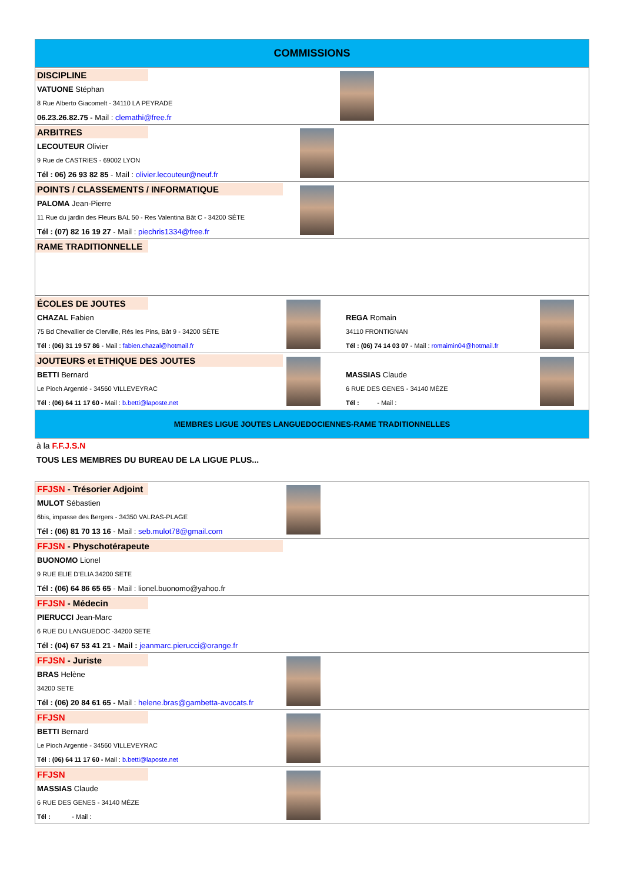| COMMISSIONS | | |
| DISCIPLINE | | |
| VATUONE Stéphan | | |
| 8 Rue Alberto Giacomelt - 34110 LA PEYRADE | | |
| 06.23.26.82.75 - Mail : clemathi@free.fr | | |
| ARBITRES | | |
| LECOUTEUR Olivier | | |
| 9 Rue de CASTRIES - 69002 LYON | | |
| Tél : 06) 26 93 82 85 - Mail : olivier.lecouteur@neuf.fr | | |
| POINTS / CLASSEMENTS / INFORMATIQUE | | |
| PALOMA Jean-Pierre | | |
| 11 Rue du jardin des Fleurs BAL 50 - Res Valentina Bât C - 34200 SÈTE | | |
| Tél : (07) 82 16 19 27 - Mail : piechris1334@free.fr | | |
| RAME TRADITIONNELLE | | |
| ÉCOLES DE JOUTES | | | |
| CHAZAL Fabien | | REGA Romain | |
| 75 Bd Chevallier de Clerville, Rés les Pins, Bât 9 - 34200 SÈTE | | 34110 FRONTIGNAN | |
| Tél : (06) 31 19 57 86 - Mail : fabien.chazal@hotmail.fr | | Tél : (06) 74 14 03 07 - Mail : romaimin04@hotmail.fr | |
| JOUTEURS et ETHIQUE DES JOUTES | | | |
| BETTI Bernard | | MASSIAS Claude | |
| Le Pioch Argentié - 34560 VILLEVEYRAC | | 6 RUE DES GENES - 34140 MÈZE | |
| Tél : (06) 64 11 17 60 - Mail : b.betti@laposte.net | | Tél : - Mail : | |
| MEMBRES LIGUE JOUTES LANGUEDOCIENNES-RAME TRADITIONNELLES | | | |
à la F.F.J.S.N
TOUS LES MEMBRES DU BUREAU DE LA LIGUE PLUS...
| FFJSN - Trésorier Adjoint | |
| MULOT Sébastien | |
| 6bis, impasse des Bergers - 34350 VALRAS-PLAGE | |
| Tél : (06) 81 70 13 16 - Mail : seb.mulot78@gmail.com | |
| FFJSN - Physchotérapeute | |
| BUONOMO Lionel | |
| 9 RUE ELIE D'ELIA 34200 SETE | |
| Tél : (06) 64 86 65 65 - Mail : lionel.buonomo@yahoo.fr | |
| FFJSN - Médecin | |
| PIERUCCI Jean-Marc | |
| 6 RUE DU LANGUEDOC -34200 SETE | |
| Tél : (04) 67 53 41 21 - Mail : jeanmarc.pierucci@orange.fr | |
| FFJSN - Juriste | |
| BRAS Helène | |
| 34200 SETE | |
| Tél : (06) 20 84 61 65 - Mail : helene.bras@gambetta-avocats.fr | |
| FFJSN | |
| BETTI Bernard | |
| Le Pioch Argentié - 34560 VILLEVEYRAC | |
| Tél : (06) 64 11 17 60 - Mail : b.betti@laposte.net | |
| FFJSN | |
| MASSIAS Claude | |
| 6 RUE DES GENES - 34140 MÈZE | |
| Tél : - Mail : | |